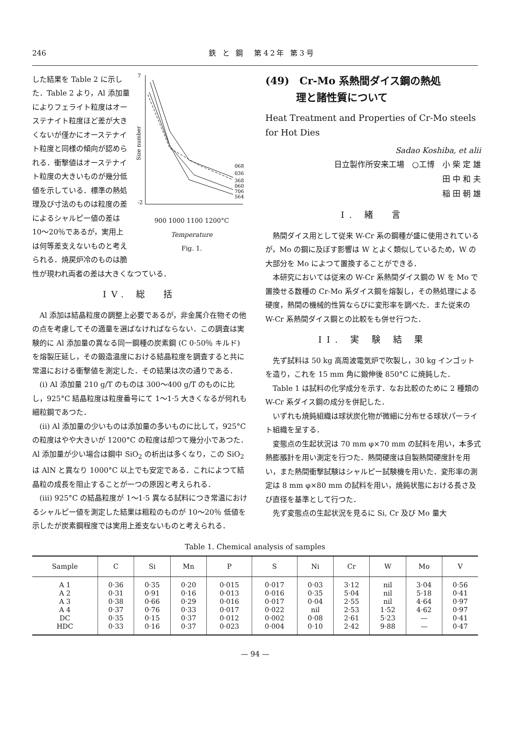246 鉄 と 鋼　第42年 第3号
7
-2
Size number
068
036
368
060
706
564
900 1000 1100 1200°C
Temperature
Fig. 1.
した結果を Table 2 に示した．Table 2 より，Al 添加量によりフェライト粒度はオーステナイト粒度ほど差が大きくないが僅かにオーステナイト粒度と同様の傾向が認められる．衝撃値はオーステナイト粒度の大きいものが幾分低値を示している．標準の熱処理及び寸法のものは粒度の差によるシャルピー値の差は 10～20％であるが，実用上は何等差支えないものと考えられる．焼戻炉冷のものは脆性が現われ両者の差は大きくなつている．
IV. 総　括
Al 添加は結晶粒度の調整上必要であるが，非金属介在物その他の点を考慮してその適量を選ばなければならない．この調査は実験的に Al 添加量の異なる同一鋼種の炭素鋼 (C 0·50％ キルド) を熔製圧延し，その鍛造温度における結晶粒度を調査すると共に常温における衝撃値を測定した．その結果は次の通りである．
(i) Al 添加量 210 g/T のものは 300～400 g/T のものに比し，925°C 結晶粒度は粒度番号にて 1～1·5 大きくなるが何れも細粒鋼であつた．
(ii) Al 添加量の少いものは添加量の多いものに比して，925°C の粒度はやや大きいが 1200°C の粒度は却つて幾分小であつた．Al 添加量が少い場合は鋼中 SiO<sub>2</sub> の析出は多くなり，この SiO<sub>2</sub> は AlN と異なり 1000°C 以上でも安定である．これによつて結晶粒の成長を阻止することが一つの原因と考えられる．
(iii) 925°C の結晶粒度が 1～1·5 異なる試料につき常温におけるシャルピー値を測定した結果は粗粒のものが 10～20％ 低値を示したが炭素鋼程度では実用上差支ないものと考えられる．
(49)　Cr-Mo 系熱間ダイス鋼の熱処
　　　理と諸性質について
Heat Treatment and Properties of Cr-Mo steels for Hot Dies
Sadao Koshiba, et alii
日立製作所安来工場　○工博　小 柴 定 雄
田 中 和 夫
稲 田 朝 雄
I. 緒　言
熱間ダイス用として従来 W-Cr 系の鋼種が盛に使用されているが，Mo の鋼に及ぼす影響は W とよく類似しているため，W の大部分を Mo によつて置換することができる．
本研究においては従来の W-Cr 系熱間ダイス鋼の W を Mo で置換せる数種の Cr-Mo 系ダイス鋼を熔製し，その熱処理による硬度，熱間の機械的性質ならびに変形率を調べた．また従来の W-Cr 系熱間ダイス鋼との比較をも併せ行つた．
II. 実 験 結 果
先ず試料は 50 kg 高周波電気炉で吹製し，30 kg インゴットを造り，これを 15 mm 角に鍛伸後 850°C に焼鈍した．
Table 1 は試料の化学成分を示す．なお比較のために 2 種類の W-Cr 系ダイス鋼の成分を併記した．
いずれも焼鈍組織は球状炭化物が微細に分布せる球状パーライト組織を呈する．
変態点の生起状況は 70 mm φ×70 mm の試料を用い，本多式熱膨脹計を用い測定を行つた．熱間硬度は自製熱間硬度計を用い，また熱間衝撃試験はシャルピー試験機を用いた．変形率の測定は 8 mm φ×80 mm の試料を用い，焼鈍状態における長さ及び直径を基準として行つた．
先ず変態点の生起状況を見るに Si, Cr 及び Mo 量大
Table 1. Chemical analysis of samples
| Sample | C | Si | Mn | P | S | Ni | Cr | W | Mo | V |
| --- | --- | --- | --- | --- | --- | --- | --- | --- | --- | --- |
| A 1 A 2 A 3 A 4 DC HDC | 0·36 0·31 0·38 0·37 0·35 0·33 | 0·35 0·91 0·66 0·76 0·15 0·16 | 0·20 0·16 0·29 0·33 0·37 0·37 | 0·015 0·013 0·016 0·017 0·012 0·023 | 0·017 0·016 0·017 0·022 0·002 0·004 | 0·03 0·35 0·04 nil 0·08 0·10 | 3·12 5·04 2·55 2·53 2·61 2·42 | nil nil nil 1·52 5·23 9·88 | 3·04 5·18 4·64 4·62 — — | 0·56 0·41 0·97 0·97 0·41 0·47 |
— 94 —